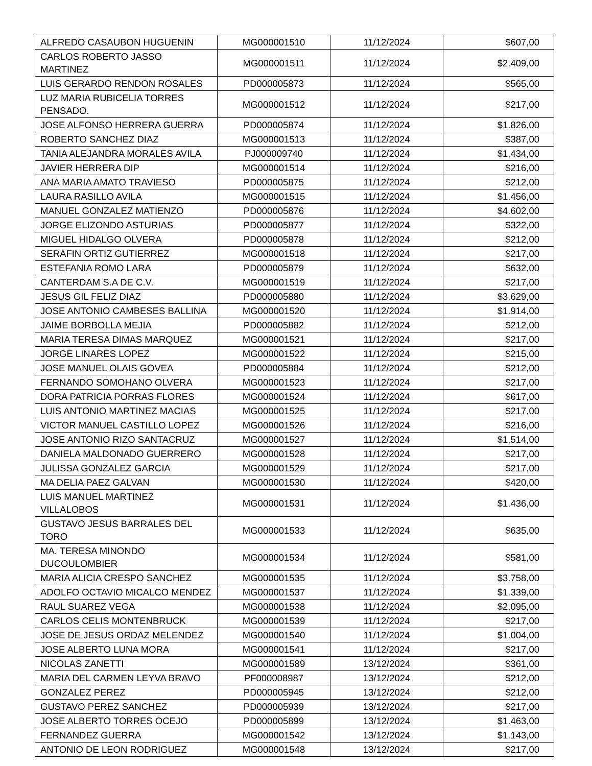| ALFREDO CASAUBON HUGUENIN | MG000001510 | 11/12/2024 | $607,00 |
| CARLOS ROBERTO JASSO MARTINEZ | MG000001511 | 11/12/2024 | $2.409,00 |
| LUIS GERARDO RENDON ROSALES | PD000005873 | 11/12/2024 | $565,00 |
| LUZ MARIA RUBICELIA TORRES PENSADO. | MG000001512 | 11/12/2024 | $217,00 |
| JOSE ALFONSO HERRERA GUERRA | PD000005874 | 11/12/2024 | $1.826,00 |
| ROBERTO SANCHEZ DIAZ | MG000001513 | 11/12/2024 | $387,00 |
| TANIA ALEJANDRA MORALES AVILA | PJ000009740 | 11/12/2024 | $1.434,00 |
| JAVIER HERRERA DIP | MG000001514 | 11/12/2024 | $216,00 |
| ANA MARIA AMATO TRAVIESO | PD000005875 | 11/12/2024 | $212,00 |
| LAURA RASILLO AVILA | MG000001515 | 11/12/2024 | $1.456,00 |
| MANUEL GONZALEZ MATIENZO | PD000005876 | 11/12/2024 | $4.602,00 |
| JORGE ELIZONDO ASTURIAS | PD000005877 | 11/12/2024 | $322,00 |
| MIGUEL HIDALGO OLVERA | PD000005878 | 11/12/2024 | $212,00 |
| SERAFIN ORTIZ GUTIERREZ | MG000001518 | 11/12/2024 | $217,00 |
| ESTEFANIA ROMO LARA | PD000005879 | 11/12/2024 | $632,00 |
| CANTERDAM S.A DE C.V. | MG000001519 | 11/12/2024 | $217,00 |
| JESUS GIL FELIZ DIAZ | PD000005880 | 11/12/2024 | $3.629,00 |
| JOSE ANTONIO CAMBESES BALLINA | MG000001520 | 11/12/2024 | $1.914,00 |
| JAIME BORBOLLA MEJIA | PD000005882 | 11/12/2024 | $212,00 |
| MARIA TERESA DIMAS MARQUEZ | MG000001521 | 11/12/2024 | $217,00 |
| JORGE LINARES LOPEZ | MG000001522 | 11/12/2024 | $215,00 |
| JOSE MANUEL OLAIS GOVEA | PD000005884 | 11/12/2024 | $212,00 |
| FERNANDO SOMOHANO OLVERA | MG000001523 | 11/12/2024 | $217,00 |
| DORA PATRICIA PORRAS FLORES | MG000001524 | 11/12/2024 | $617,00 |
| LUIS ANTONIO MARTINEZ MACIAS | MG000001525 | 11/12/2024 | $217,00 |
| VICTOR MANUEL CASTILLO LOPEZ | MG000001526 | 11/12/2024 | $216,00 |
| JOSE ANTONIO RIZO SANTACRUZ | MG000001527 | 11/12/2024 | $1.514,00 |
| DANIELA MALDONADO GUERRERO | MG000001528 | 11/12/2024 | $217,00 |
| JULISSA GONZALEZ GARCIA | MG000001529 | 11/12/2024 | $217,00 |
| MA DELIA PAEZ GALVAN | MG000001530 | 11/12/2024 | $420,00 |
| LUIS MANUEL MARTINEZ VILLALOBOS | MG000001531 | 11/12/2024 | $1.436,00 |
| GUSTAVO JESUS BARRALES DEL TORO | MG000001533 | 11/12/2024 | $635,00 |
| MA. TERESA MINONDO DUCOULOMBIER | MG000001534 | 11/12/2024 | $581,00 |
| MARIA ALICIA CRESPO SANCHEZ | MG000001535 | 11/12/2024 | $3.758,00 |
| ADOLFO OCTAVIO MICALCO MENDEZ | MG000001537 | 11/12/2024 | $1.339,00 |
| RAUL SUAREZ VEGA | MG000001538 | 11/12/2024 | $2.095,00 |
| CARLOS CELIS MONTENBRUCK | MG000001539 | 11/12/2024 | $217,00 |
| JOSE DE JESUS ORDAZ MELENDEZ | MG000001540 | 11/12/2024 | $1.004,00 |
| JOSE ALBERTO LUNA MORA | MG000001541 | 11/12/2024 | $217,00 |
| NICOLAS ZANETTI | MG000001589 | 13/12/2024 | $361,00 |
| MARIA DEL CARMEN LEYVA BRAVO | PF000008987 | 13/12/2024 | $212,00 |
| GONZALEZ PEREZ | PD000005945 | 13/12/2024 | $212,00 |
| GUSTAVO PEREZ SANCHEZ | PD000005939 | 13/12/2024 | $217,00 |
| JOSE ALBERTO TORRES OCEJO | PD000005899 | 13/12/2024 | $1.463,00 |
| FERNANDEZ GUERRA | MG000001542 | 13/12/2024 | $1.143,00 |
| ANTONIO DE LEON RODRIGUEZ | MG000001548 | 13/12/2024 | $217,00 |